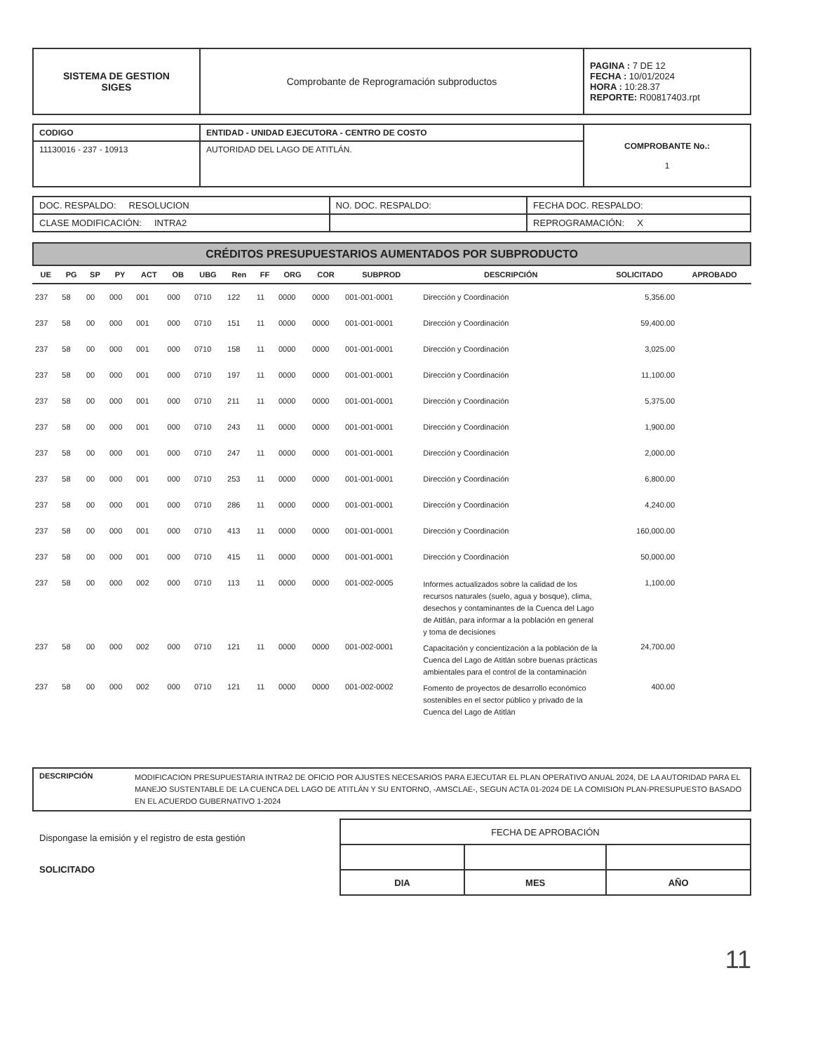| SISTEMA DE GESTION SIGES | Comprobante de Reprogramación subproductos | PAGINA : 7 DE 12 FECHA : 10/01/2024 HORA : 10:28.37 REPORTE: R00817403.rpt |
| CODIGO | ENTIDAD - UNIDAD EJECUTORA - CENTRO DE COSTO | COMPROBANTE No.: 1 |
| 11130016 - 237 - 10913 | AUTORIDAD DEL LAGO DE ATITLÁN. | |
| DOC. RESPALDO: RESOLUCION | NO. DOC. RESPALDO: | FECHA DOC. RESPALDO: |
| CLASE MODIFICACIÓN: INTRA2 | | REPROGRAMACIÓN: X |
CRÉDITOS PRESUPUESTARIOS AUMENTADOS POR SUBPRODUCTO
| UE | PG | SP | PY | ACT | OB | UBG | Ren | FF | ORG | COR | SUBPROD | DESCRIPCIÓN | SOLICITADO | APROBADO |
| --- | --- | --- | --- | --- | --- | --- | --- | --- | --- | --- | --- | --- | --- | --- |
| 237 | 58 | 00 | 000 | 001 | 000 | 0710 | 122 | 11 | 0000 | 0000 | 001-001-0001 | Dirección y Coordinación | 5,356.00 | |
| 237 | 58 | 00 | 000 | 001 | 000 | 0710 | 151 | 11 | 0000 | 0000 | 001-001-0001 | Dirección y Coordinación | 59,400.00 | |
| 237 | 58 | 00 | 000 | 001 | 000 | 0710 | 158 | 11 | 0000 | 0000 | 001-001-0001 | Dirección y Coordinación | 3,025.00 | |
| 237 | 58 | 00 | 000 | 001 | 000 | 0710 | 197 | 11 | 0000 | 0000 | 001-001-0001 | Dirección y Coordinación | 11,100.00 | |
| 237 | 58 | 00 | 000 | 001 | 000 | 0710 | 211 | 11 | 0000 | 0000 | 001-001-0001 | Dirección y Coordinación | 5,375.00 | |
| 237 | 58 | 00 | 000 | 001 | 000 | 0710 | 243 | 11 | 0000 | 0000 | 001-001-0001 | Dirección y Coordinación | 1,900.00 | |
| 237 | 58 | 00 | 000 | 001 | 000 | 0710 | 247 | 11 | 0000 | 0000 | 001-001-0001 | Dirección y Coordinación | 2,000.00 | |
| 237 | 58 | 00 | 000 | 001 | 000 | 0710 | 253 | 11 | 0000 | 0000 | 001-001-0001 | Dirección y Coordinación | 6,800.00 | |
| 237 | 58 | 00 | 000 | 001 | 000 | 0710 | 286 | 11 | 0000 | 0000 | 001-001-0001 | Dirección y Coordinación | 4,240.00 | |
| 237 | 58 | 00 | 000 | 001 | 000 | 0710 | 413 | 11 | 0000 | 0000 | 001-001-0001 | Dirección y Coordinación | 160,000.00 | |
| 237 | 58 | 00 | 000 | 001 | 000 | 0710 | 415 | 11 | 0000 | 0000 | 001-001-0001 | Dirección y Coordinación | 50,000.00 | |
| 237 | 58 | 00 | 000 | 002 | 000 | 0710 | 113 | 11 | 0000 | 0000 | 001-002-0005 | Informes actualizados sobre la calidad de los recursos naturales (suelo, agua y bosque), clima, desechos y contaminantes de la Cuenca del Lago de Atitlán, para informar a la población en general y toma de decisiones | 1,100.00 | |
| 237 | 58 | 00 | 000 | 002 | 000 | 0710 | 121 | 11 | 0000 | 0000 | 001-002-0001 | Capacitación y concientización a la población de la Cuenca del Lago de Atitlán sobre buenas prácticas ambientales para el control de la contaminación | 24,700.00 | |
| 237 | 58 | 00 | 000 | 002 | 000 | 0710 | 121 | 11 | 0000 | 0000 | 001-002-0002 | Fomento de proyectos de desarrollo económico sostenibles en el sector público y privado de la Cuenca del Lago de Atitlán | 400.00 | |
| DESCRIPCIÓN | MODIFICACION PRESUPUESTARIA INTRA2 DE OFICIO POR AJUSTES NECESARIOS PARA EJECUTAR EL PLAN OPERATIVO ANUAL 2024, DE LA AUTORIDAD PARA EL MANEJO SUSTENTABLE DE LA CUENCA DEL LAGO DE ATITLÁN Y SU ENTORNO, -AMSCLAE-, SEGUN ACTA 01-2024 DE LA COMISION PLAN-PRESUPUESTO BASADO EN EL ACUERDO GUBERNATIVO 1-2024 |
Dispongase la emisión y el registro de esta gestión
SOLICITADO
| FECHA DE APROBACIÓN | | |
| DIA | MES | AÑO |
11